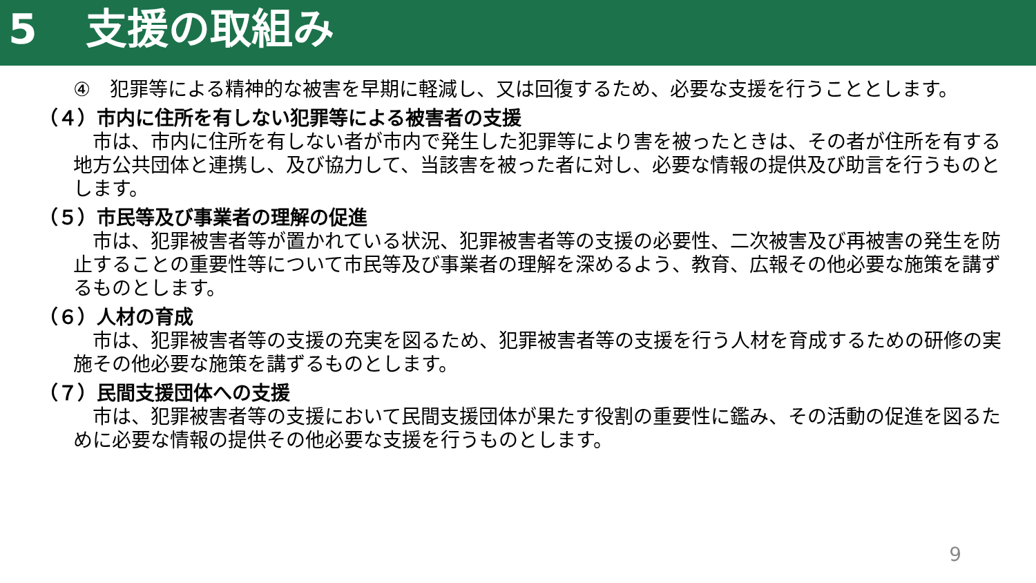5 支援の取組み
④　犯罪等による精神的な被害を早期に軽減し、又は回復するため、必要な支援を行うこととします。
（４）市内に住所を有しない犯罪等による被害者の支援
　市は、市内に住所を有しない者が市内で発生した犯罪等により害を被ったときは、その者が住所を有する地方公共団体と連携し、及び協力して、当該害を被った者に対し、必要な情報の提供及び助言を行うものとします。
（５）市民等及び事業者の理解の促進
　市は、犯罪被害者等が置かれている状況、犯罪被害者等の支援の必要性、二次被害及び再被害の発生を防止することの重要性等について市民等及び事業者の理解を深めるよう、教育、広報その他必要な施策を講ずるものとします。
（６）人材の育成
　市は、犯罪被害者等の支援の充実を図るため、犯罪被害者等の支援を行う人材を育成するための研修の実施その他必要な施策を講ずるものとします。
（７）民間支援団体への支援
　市は、犯罪被害者等の支援において民間支援団体が果たす役割の重要性に鑑み、その活動の促進を図るために必要な情報の提供その他必要な支援を行うものとします。
9